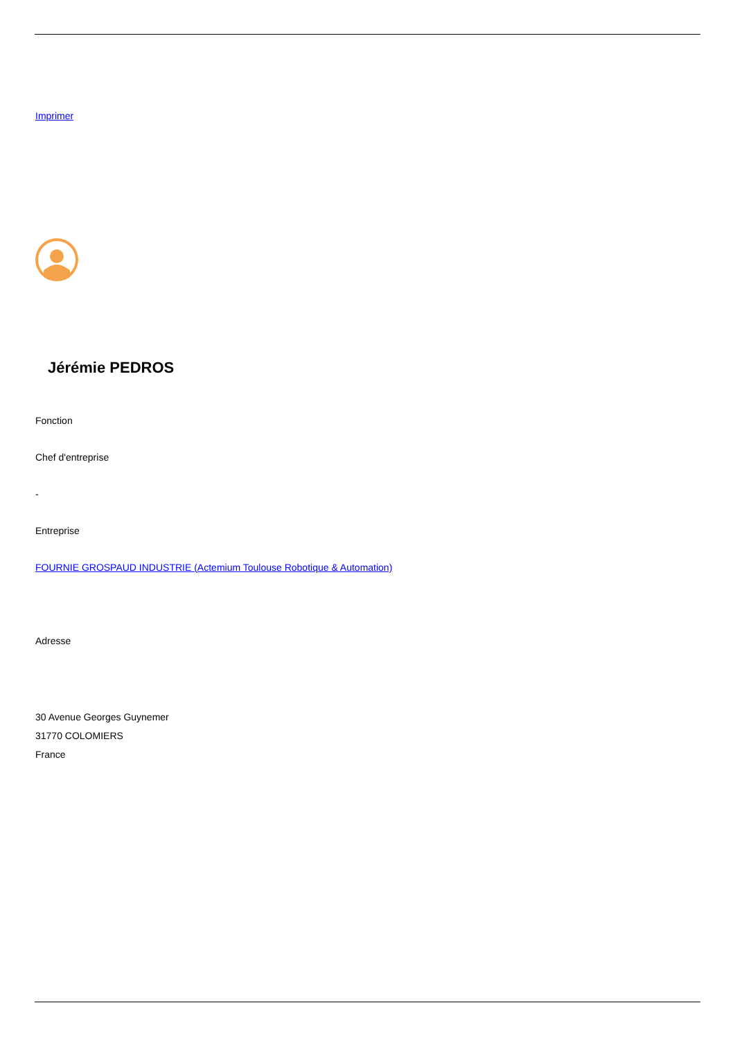Imprimer
Jérémie PEDROS
Fonction
Chef d'entreprise
-
Entreprise
FOURNIE GROSPAUD INDUSTRIE (Actemium Toulouse Robotique & Automation)
Adresse
30 Avenue Georges Guynemer
31770 COLOMIERS
France